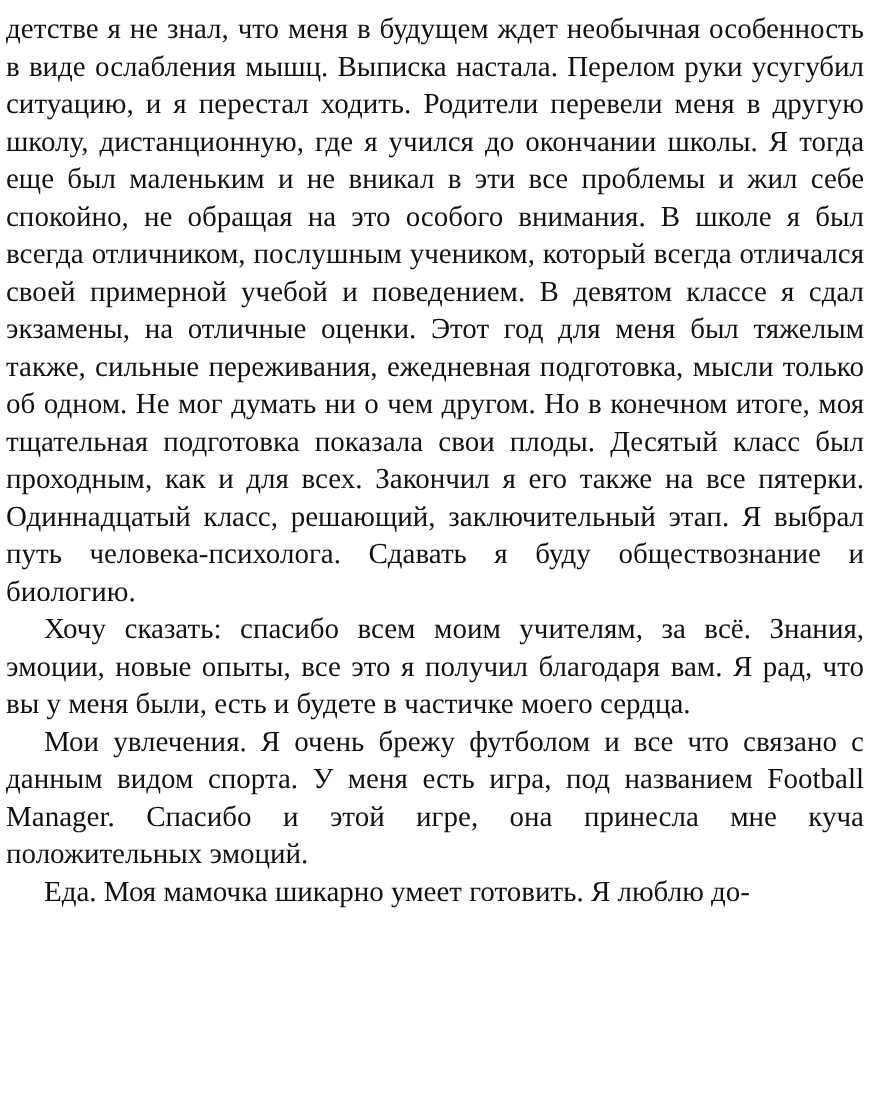детстве я не знал, что меня в будущем ждет необычная особенность в виде ослабления мышц. Выписка настала. Перелом руки усугубил ситуацию, и я перестал ходить. Родители перевели меня в другую школу, дистанционную, где я учился до окончании школы. Я тогда еще был маленьким и не вникал в эти все проблемы и жил себе спокойно, не обращая на это особого внимания. В школе я был всегда отличником, послушным учеником, который всегда отличался своей примерной учебой и поведением. В девятом классе я сдал экзамены, на отличные оценки. Этот год для меня был тяжелым также, сильные переживания, ежедневная подготовка, мысли только об одном. Не мог думать ни о чем другом. Но в конечном итоге, моя тщательная подготовка показала свои плоды. Десятый класс был проходным, как и для всех. Закончил я его также на все пятерки. Одиннадцатый класс, решающий, заключительный этап. Я выбрал путь человека-психолога. Сдавать я буду обществознание и биологию.
Хочу сказать: спасибо всем моим учителям, за всё. Знания, эмоции, новые опыты, все это я получил благодаря вам. Я рад, что вы у меня были, есть и будете в частичке моего сердца.
Мои увлечения. Я очень брежу футболом и все что связано с данным видом спорта. У меня есть игра, под названием Football Manager. Спасибо и этой игре, она принесла мне куча положительных эмоций.
Еда. Моя мамочка шикарно умеет готовить. Я люблю до-